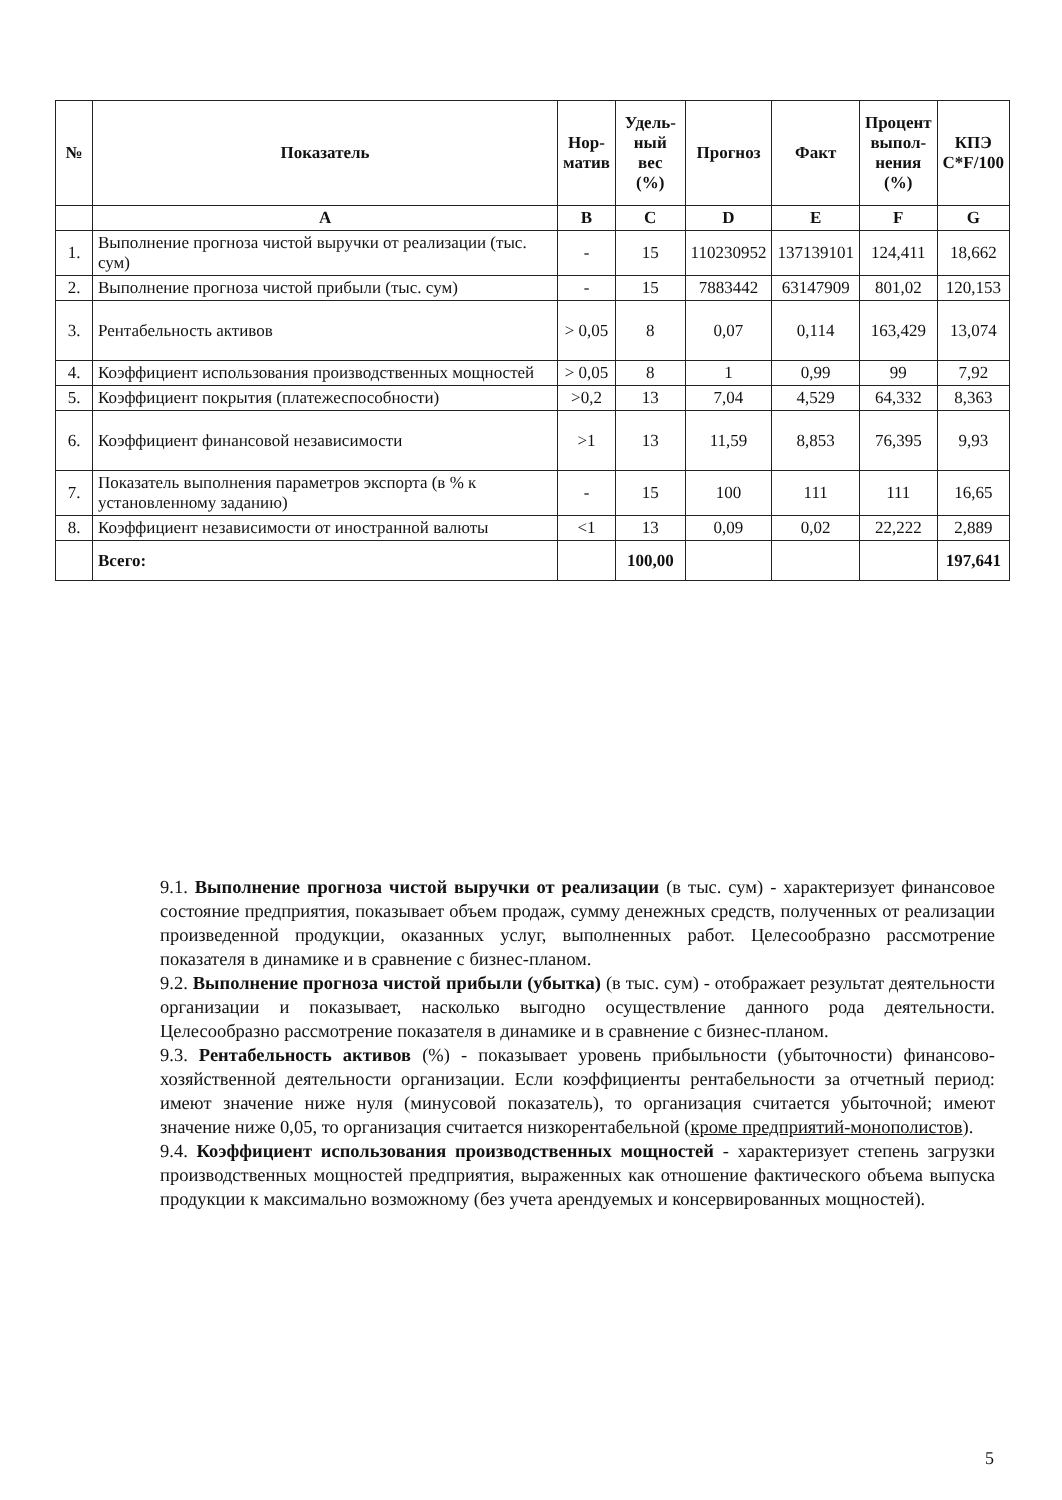| № | Показатель | Нор- матив | Удель- ный вес (%) | Прогноз | Факт | Процент выпол- нения (%) | КПЭ C*F/100 |
| --- | --- | --- | --- | --- | --- | --- | --- |
| | A | B | C | D | E | F | G |
| 1. | Выполнение прогноза чистой выручки от реализации (тыс. сум) | - | 15 | 110230952 | 137139101 | 124,411 | 18,662 |
| 2. | Выполнение прогноза чистой прибыли (тыс. сум) | - | 15 | 7883442 | 63147909 | 801,02 | 120,153 |
| 3. | Рентабельность активов | > 0,05 | 8 | 0,07 | 0,114 | 163,429 | 13,074 |
| 4. | Коэффициент использования производственных мощностей | > 0,05 | 8 | 1 | 0,99 | 99 | 7,92 |
| 5. | Коэффициент покрытия (платежеспособности) | >0,2 | 13 | 7,04 | 4,529 | 64,332 | 8,363 |
| 6. | Коэффициент финансовой независимости | >1 | 13 | 11,59 | 8,853 | 76,395 | 9,93 |
| 7. | Показатель выполнения параметров экспорта (в % к установленному заданию) | - | 15 | 100 | 111 | 111 | 16,65 |
| 8. | Коэффициент независимости от иностранной валюты | <1 | 13 | 0,09 | 0,02 | 22,222 | 2,889 |
| | Всего: | | 100,00 | | | | 197,641 |
9.1. Выполнение прогноза чистой выручки от реализации (в тыс. сум) - характеризует финансовое состояние предприятия, показывает объем продаж, сумму денежных средств, полученных от реализации произведенной продукции, оказанных услуг, выполненных работ. Целесообразно рассмотрение показателя в динамике и в сравнение с бизнес-планом.
9.2. Выполнение прогноза чистой прибыли (убытка) (в тыс. сум) - отображает результат деятельности организации и показывает, насколько выгодно осуществление данного рода деятельности. Целесообразно рассмотрение показателя в динамике и в сравнение с бизнес-планом.
9.3. Рентабельность активов (%) - показывает уровень прибыльности (убыточности) финансово-хозяйственной деятельности организации. Если коэффициенты рентабельности за отчетный период: имеют значение ниже нуля (минусовой показатель), то организация считается убыточной; имеют значение ниже 0,05, то организация считается низкорентабельной (кроме предприятий-монополистов).
9.4. Коэффициент использования производственных мощностей - характеризует степень загрузки производственных мощностей предприятия, выраженных как отношение фактического объема выпуска продукции к максимально возможному (без учета арендуемых и консервированных мощностей).
5